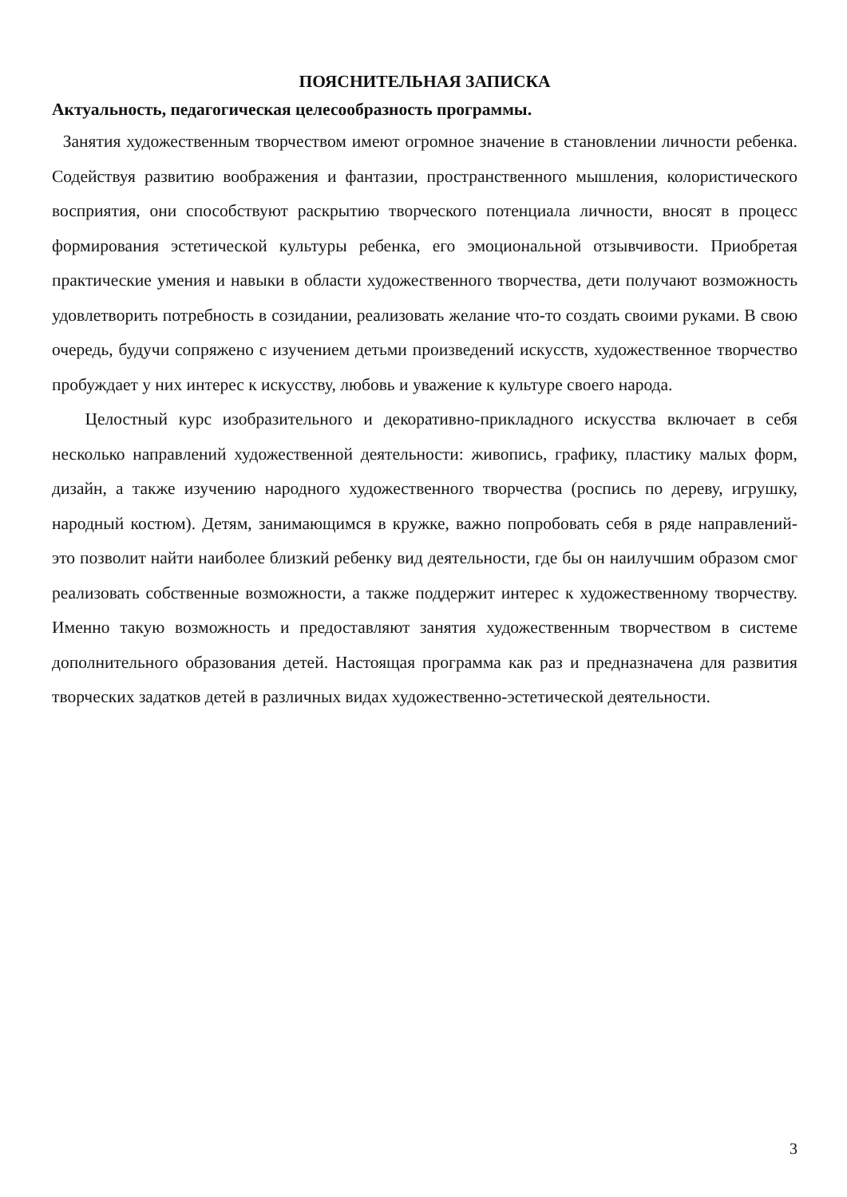ПОЯСНИТЕЛЬНАЯ ЗАПИСКА
Актуальность, педагогическая целесообразность программы.
Занятия художественным творчеством имеют огромное значение в становлении личности ребенка. Содействуя развитию воображения и фантазии, пространственного мышления, колористического восприятия, они способствуют раскрытию творческого потенциала личности, вносят в процесс формирования эстетической культуры ребенка, его эмоциональной отзывчивости. Приобретая практические умения и навыки в области художественного творчества, дети получают возможность удовлетворить потребность в созидании, реализовать желание что-то создать своими руками. В свою очередь, будучи сопряжено с изучением детьми произведений искусств, художественное творчество пробуждает у них интерес к искусству, любовь и уважение к культуре своего народа.
Целостный курс изобразительного и декоративно-прикладного искусства включает в себя несколько направлений художественной деятельности: живопись, графику, пластику малых форм, дизайн, а также изучению народного художественного творчества (роспись по дереву, игрушку, народный костюм). Детям, занимающимся в кружке, важно попробовать себя в ряде направлений- это позволит найти наиболее близкий ребенку вид деятельности, где бы он наилучшим образом смог реализовать собственные возможности, а также поддержит интерес к художественному творчеству. Именно такую возможность и предоставляют занятия художественным творчеством в системе дополнительного образования детей. Настоящая программа как раз и предназначена для развития творческих задатков детей в различных видах художественно-эстетической деятельности.
3